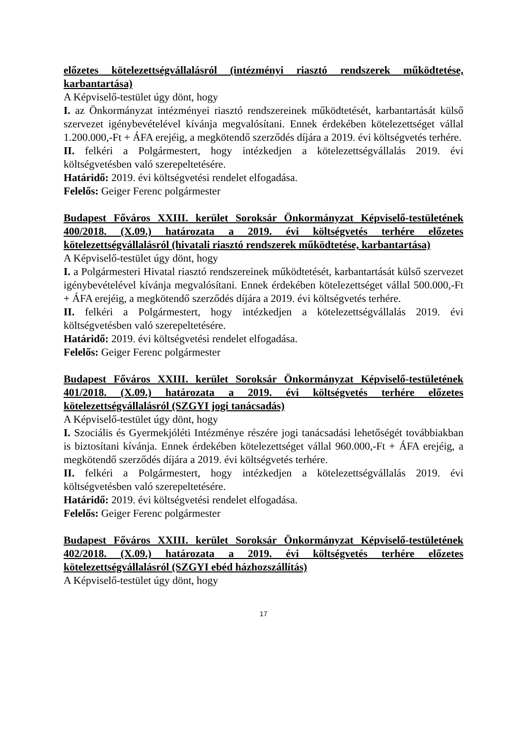előzetes kötelezettségvállalásról (intézményi riasztó rendszerek működtetése, karbantartása)
A Képviselő-testület úgy dönt, hogy
I. az Önkormányzat intézményei riasztó rendszereinek működtetését, karbantartását külső szervezet igénybevételével kívánja megvalósítani. Ennek érdekében kötelezettséget vállal 1.200.000,-Ft + ÁFA erejéig, a megkötendő szerződés díjára a 2019. évi költségvetés terhére.
II. felkéri a Polgármestert, hogy intézkedjen a kötelezettségvállalás 2019. évi költségvetésben való szerepeltetésére.
Határidő: 2019. évi költségvetési rendelet elfogadása.
Felelős: Geiger Ferenc polgármester
Budapest Főváros XXIII. kerület Soroksár Önkormányzat Képviselő-testületének 400/2018. (X.09.) határozata a 2019. évi költségvetés terhére előzetes kötelezettségvállalásról (hivatali riasztó rendszerek működtetése, karbantartása)
A Képviselő-testület úgy dönt, hogy
I. a Polgármesteri Hivatal riasztó rendszereinek működtetését, karbantartását külső szervezet igénybevételével kívánja megvalósítani. Ennek érdekében kötelezettséget vállal 500.000,-Ft + ÁFA erejéig, a megkötendő szerződés díjára a 2019. évi költségvetés terhére.
II. felkéri a Polgármestert, hogy intézkedjen a kötelezettségvállalás 2019. évi költségvetésben való szerepeltetésére.
Határidő: 2019. évi költségvetési rendelet elfogadása.
Felelős: Geiger Ferenc polgármester
Budapest Főváros XXIII. kerület Soroksár Önkormányzat Képviselő-testületének 401/2018. (X.09.) határozata a 2019. évi költségvetés terhére előzetes kötelezettségvállalásról (SZGYI jogi tanácsadás)
A Képviselő-testület úgy dönt, hogy
I. Szociális és Gyermekjóléti Intézménye részére jogi tanácsadási lehetőségét továbbiakban is biztosítani kívánja. Ennek érdekében kötelezettséget vállal 960.000,-Ft + ÁFA erejéig, a megkötendő szerződés díjára a 2019. évi költségvetés terhére.
II. felkéri a Polgármestert, hogy intézkedjen a kötelezettségvállalás 2019. évi költségvetésben való szerepeltetésére.
Határidő: 2019. évi költségvetési rendelet elfogadása.
Felelős: Geiger Ferenc polgármester
Budapest Főváros XXIII. kerület Soroksár Önkormányzat Képviselő-testületének 402/2018. (X.09.) határozata a 2019. évi költségvetés terhére előzetes kötelezettségvállalásról (SZGYI ebéd házhozszállítás)
A Képviselő-testület úgy dönt, hogy
17